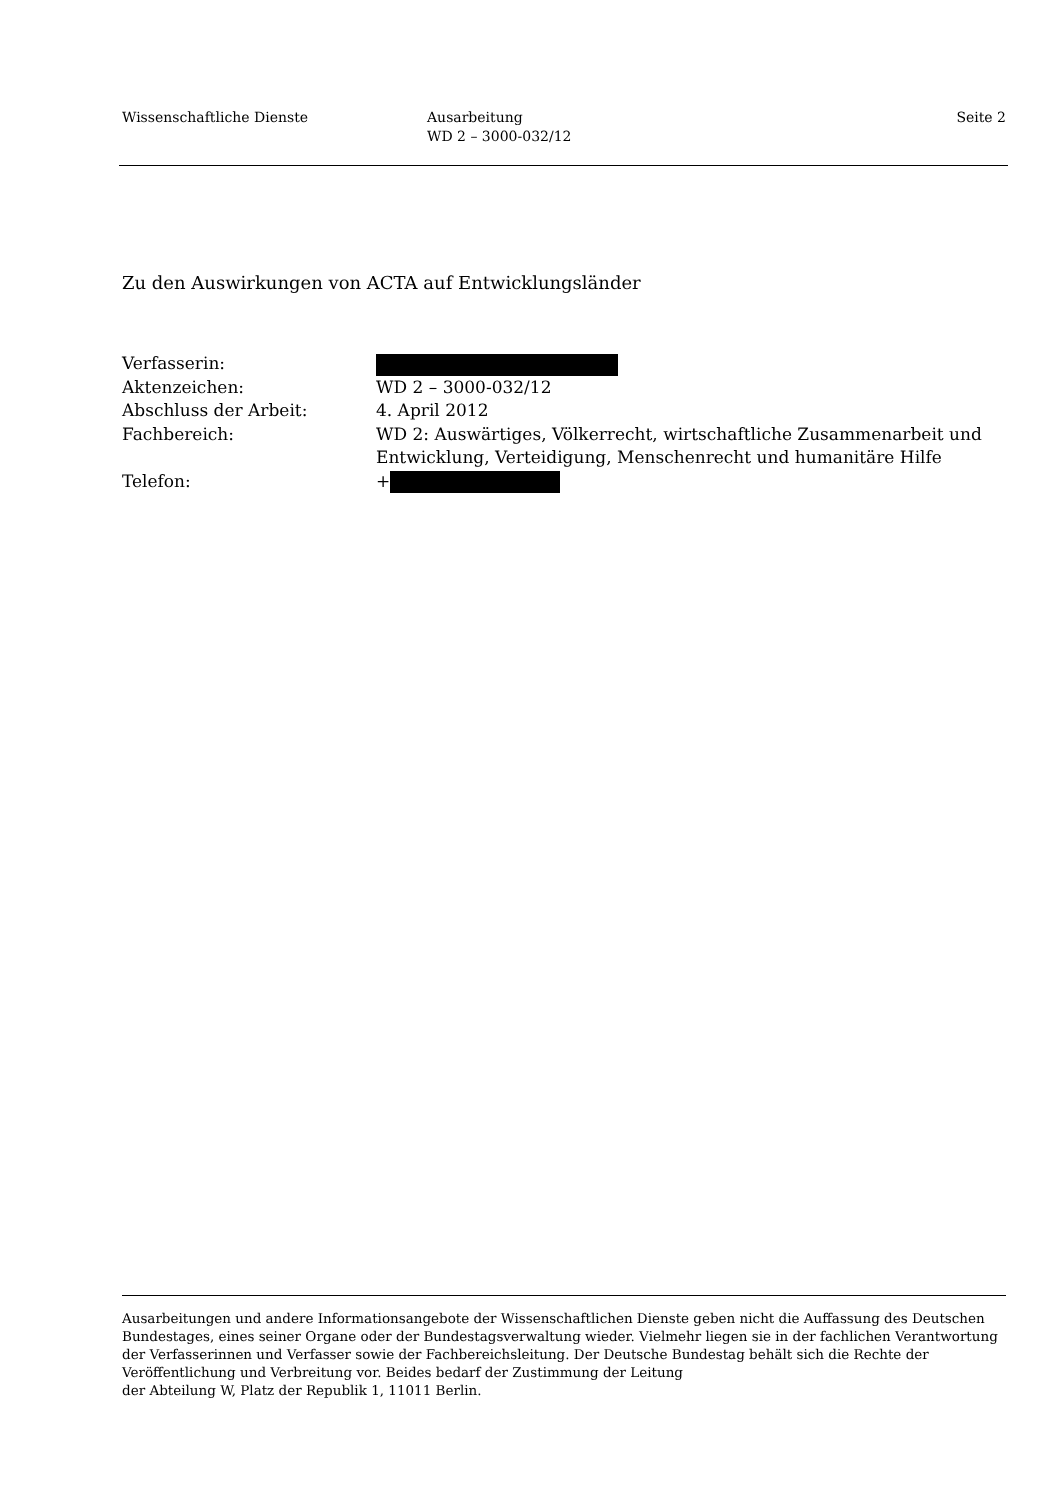Wissenschaftliche Dienste Ausarbeitung
WD 2 – 3000-032/12
Seite 2
Zu den Auswirkungen von ACTA auf Entwicklungsländer
Verfasserin:
Aktenzeichen: WD 2 – 3000-032/12
Abschluss der Arbeit: 4. April 2012
Fachbereich: WD 2: Auswärtiges, Völkerrecht, wirtschaftliche Zusammenarbeit und Entwicklung, Verteidigung, Menschenrecht und humanitäre Hilfe
Telefon: +
Ausarbeitungen und andere Informationsangebote der Wissenschaftlichen Dienste geben nicht die Auffassung des Deutschen Bundestages, eines seiner Organe oder der Bundestagsverwaltung wieder. Vielmehr liegen sie in der fachlichen Verantwortung der Verfasserinnen und Verfasser sowie der Fachbereichsleitung. Der Deutsche Bundestag behält sich die Rechte der Veröffentlichung und Verbreitung vor. Beides bedarf der Zustimmung der Leitung
der Abteilung W, Platz der Republik 1, 11011 Berlin.